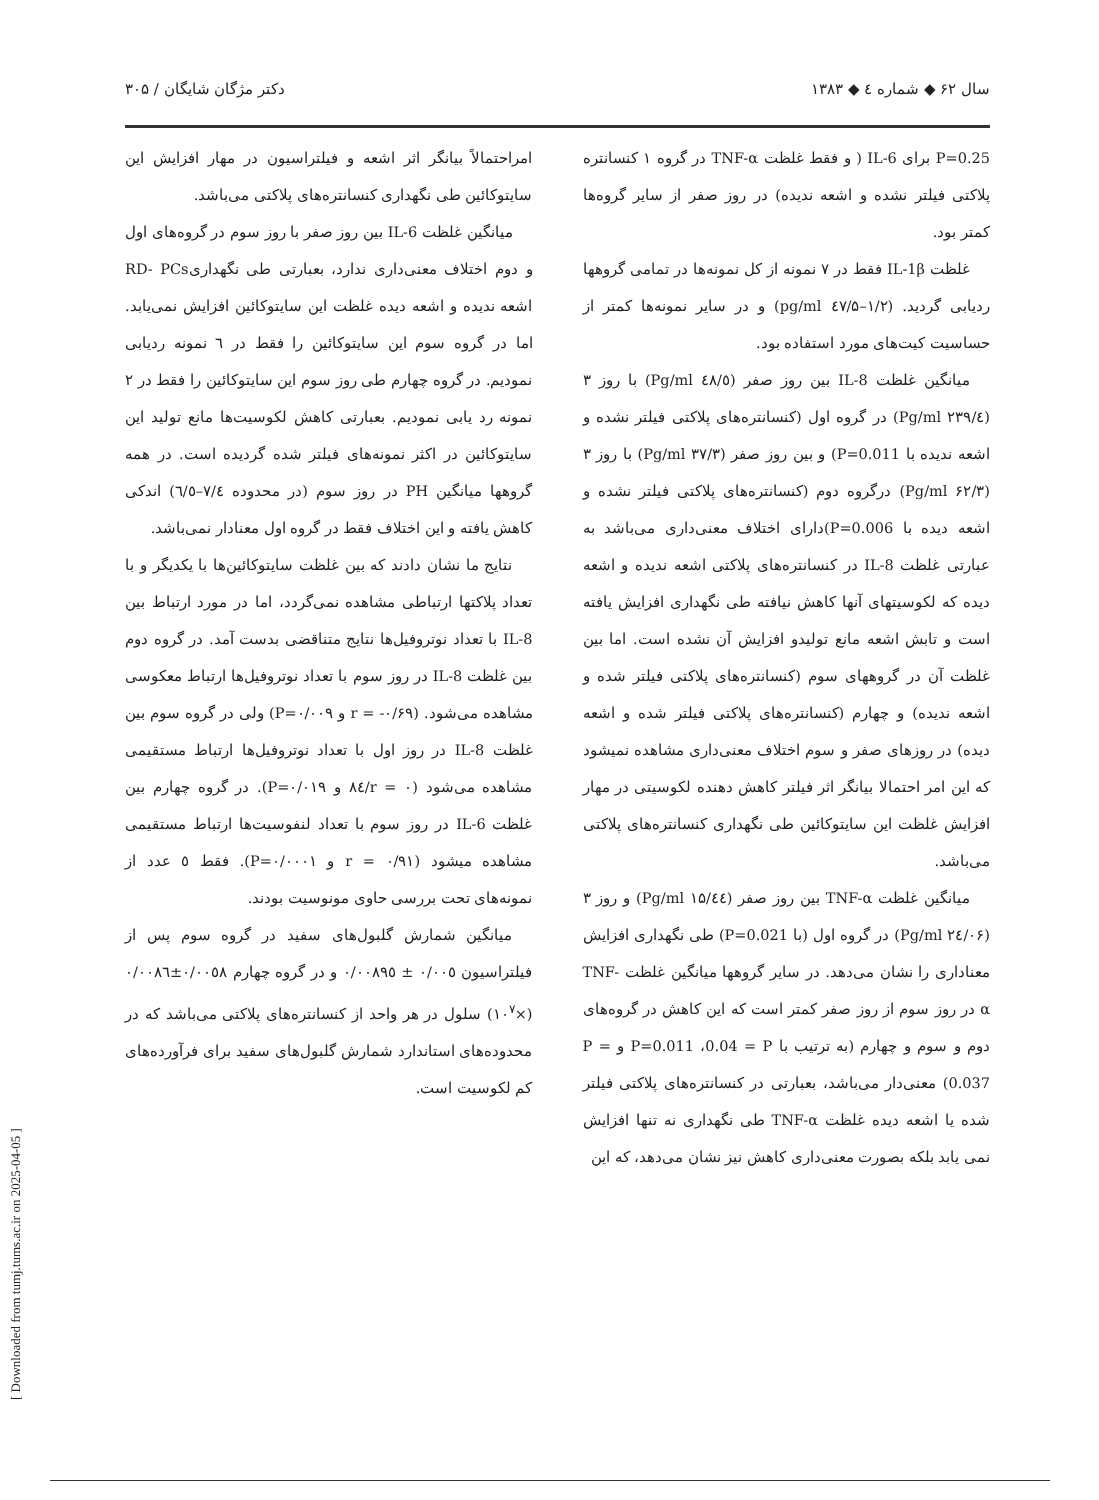سال ۶۲ ◆ شماره ٤ ◆ ۱۳۸۳ دکتر مژگان شایگان / ۳۰۵
P=0.25 برای IL-6 ( و فقط غلظت TNF-α در گروه ۱ کنسانتره پلاکتی فیلتر نشده و اشعه ندیده) در روز صفر از سایر گروه‌ها کمتر بود.
غلظت IL-1β فقط در ۷ نمونه از کل نمونه‌ها در تمامی گروهها ردیابی گردید. (۱/۲–٤۷/۵ pg/ml) و در سایر نمونه‌ها کمتر از حساسیت کیت‌های مورد استفاده بود.
میانگین غلظت IL-8 بین روز صفر (٤٨/٥ Pg/ml) با روز ۳ (۲۳۹/٤ Pg/ml) در گروه اول (کنسانتره‌های پلاکتی فیلتر نشده و اشعه ندیده با P=0.011) و بین روز صفر (۳۷/۳ Pg/ml) با روز ۳ (۶۲/۳ Pg/ml) درگروه دوم (کنسانتره‌های پلاکتی فیلتر نشده و اشعه دیده با P=0.006)دارای اختلاف معنی‌داری می‌باشد به عبارتی غلظت IL-8 در کنسانتره‌های پلاکتی اشعه ندیده و اشعه دیده که لکوسیتهای آنها کاهش نیافته طی نگهداری افزایش یافته است و تابش اشعه مانع تولیدو افزایش آن نشده است. اما بین غلظت آن در گروههای سوم (کنسانتره‌های پلاکتی فیلتر شده و اشعه ندیده) و چهارم (کنسانتره‌های پلاکتی فیلتر شده و اشعه دیده) در روزهای صفر و سوم اختلاف معنی‌داری مشاهده نمیشود که این امر احتمالا بیانگر اثر فیلتر کاهش دهنده لکوسیتی در مهار افزایش غلظت این سایتوکائین طی نگهداری کنسانتره‌های پلاکتی می‌باشد.
میانگین غلظت TNF-α بین روز صفر (۱۵/٤٤ Pg/ml) و روز ۳ (۲٤/۰۶ Pg/ml) در گروه اول (با P=0.021) طی نگهداری افزایش معناداری را نشان می‌دهد. در سایر گروهها میانگین غلظت TNF-α در روز سوم از روز صفر کمتر است که این کاهش در گروه‌های دوم و سوم و چهارم (به ترتیب با P=0.011 ،0.04 = P و P = 0.037) معنی‌دار می‌باشد، بعبارتی در کنسانتره‌های پلاکتی فیلتر شده یا اشعه دیده غلظت TNF-α طی نگهداری نه تنها افزایش نمی یابد بلکه بصورت معنی‌داری کاهش نیز نشان می‌دهد، که این
امراحتمالاً بیانگر اثر اشعه و فیلتراسیون در مهار افزایش این سایتوکائین طی نگهداری کنسانتره‌های پلاکتی می‌باشد.
میانگین غلظت IL-6 بین روز صفر با روز سوم در گروه‌های اول و دوم اختلاف معنی‌داری ندارد، بعبارتی طی نگهداریRD- PCs اشعه ندیده و اشعه دیده غلظت این سایتوکائین افزایش نمی‌یابد. اما در گروه سوم این سایتوکائین را فقط در ٦ نمونه ردیابی نمودیم. در گروه چهارم طی روز سوم این سایتوکائین را فقط در ۲ نمونه رد یابی نمودیم. بعبارتی کاهش لکوسیت‌ها مانع تولید این سایتوکائین در اکثر نمونه‌های فیلتر شده گردیده است. در همه گروهها میانگین PH در روز سوم (در محدوده ۷/٤–٦/٥) اندکی کاهش یافته و این اختلاف فقط در گروه اول معنادار نمی‌باشد.
نتایج ما نشان دادند که بین غلظت سایتوکائین‌ها با یکدیگر و با تعداد پلاکتها ارتباطی مشاهده نمی‌گردد، اما در مورد ارتباط بین IL-8 با تعداد نوتروفیل‌ها نتایج متناقضی بدست آمد. در گروه دوم بین غلظت IL-8 در روز سوم با تعداد نوتروفیل‌ها ارتباط معکوسی مشاهده می‌شود. (r = -۰/۶۹ و P=۰/۰۰۹) ولی در گروه سوم بین غلظت IL-8 در روز اول با تعداد نوتروفیل‌ها ارتباط مستقیمی مشاهده می‌شود (r = ۰/٨٤ و P=۰/۰۱۹). در گروه چهارم بین غلظت IL-6 در روز سوم با تعداد لنفوسیت‌ها ارتباط مستقیمی مشاهده میشود (r = ۰/۹۱ و P=۰/۰۰۰۱). فقط ٥ عدد از نمونه‌های تحت بررسی حاوی مونوسیت بودند.
میانگین شمارش گلبول‌های سفید در گروه سوم پس از فیلتراسیون ۰/۰۰٥ ± ۰/۰۰٨۹٥ و در گروه چهارم ۰/۰۰٥٨±۰/۰۰٨٦ (×۱۰<sup>۷</sup>) سلول در هر واحد از کنسانتره‌های پلاکتی می‌باشد که در محدوده‌های استاندارد شمارش گلبول‌های سفید برای فرآورده‌های کم لکوسیت است.
[ Downloaded from tumj.tums.ac.ir on 2025-04-05 ]